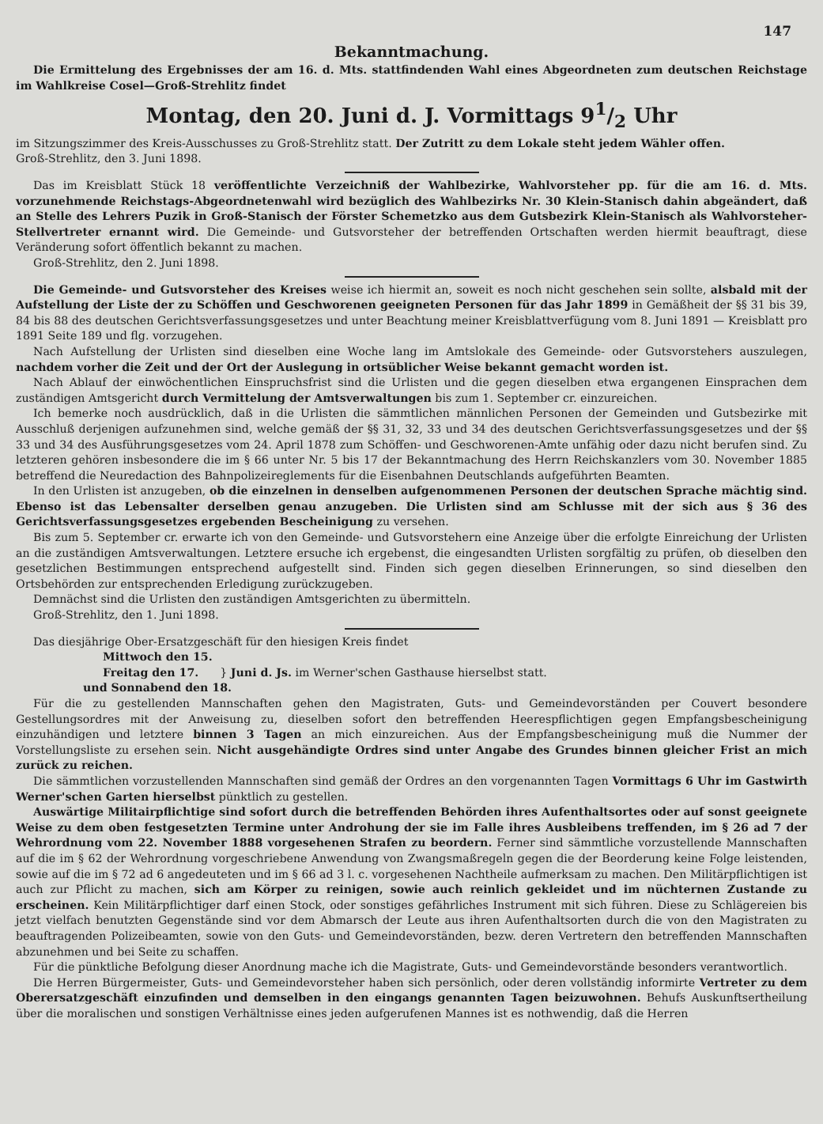147
Bekanntmachung.
Die Ermittelung des Ergebnisses der am 16. d. Mts. stattfindenden Wahl eines Abgeordneten zum deutschen Reichstage im Wahlkreise Cosel—Groß-Strehlitz findet
Montag, den 20. Juni d. J. Vormittags 91/2 Uhr
im Sitzungszimmer des Kreis-Ausschusses zu Groß-Strehlitz statt. Der Zutritt zu dem Lokale steht jedem Wähler offen.
Groß-Strehlitz, den 3. Juni 1898.
Das im Kreisblatt Stück 18 veröffentlichte Verzeichniß der Wahlbezirke, Wahlvorsteher pp. für die am 16. d. Mts. vorzunehmende Reichstags-Abgeordnetenwahl wird bezüglich des Wahlbezirks Nr. 30 Klein-Stanisch dahin abgeändert, daß an Stelle des Lehrers Puzik in Groß-Stanisch der Förster Schemetzko aus dem Gutsbezirk Klein-Stanisch als Wahlvorsteher-Stellvertreter ernannt wird. Die Gemeinde- und Gutsvorsteher der betreffenden Ortschaften werden hiermit beauftragt, diese Veränderung sofort öffentlich bekannt zu machen.
Groß-Strehlitz, den 2. Juni 1898.
Die Gemeinde- und Gutsvorsteher des Kreises weise ich hiermit an, soweit es noch nicht geschehen sein sollte, alsbald mit der Aufstellung der Liste der zu Schöffen und Geschworenen geeigneten Personen für das Jahr 1899 in Gemäßheit der §§ 31 bis 39, 84 bis 88 des deutschen Gerichtsverfassungsgesetzes und unter Beachtung meiner Kreisblattverfügung vom 8. Juni 1891 — Kreisblatt pro 1891 Seite 189 und flg. vorzugehen.
Nach Aufstellung der Urlisten sind dieselben eine Woche lang im Amtslokale des Gemeinde- oder Gutsvorstehers auszulegen, nachdem vorher die Zeit und der Ort der Auslegung in ortsüblicher Weise bekannt gemacht worden ist.
Nach Ablauf der einwöchentlichen Einspruchsfrist sind die Urlisten und die gegen dieselben etwa ergangenen Einsprachen dem zuständigen Amtsgericht durch Vermittelung der Amtsverwaltungen bis zum 1. September cr. einzureichen.
Ich bemerke noch ausdrücklich, daß in die Urlisten die sämmtlichen männlichen Personen der Gemeinden und Gutsbezirke mit Ausschluß derjenigen aufzunehmen sind, welche gemäß der §§ 31, 32, 33 und 34 des deutschen Gerichtsverfassungsgesetzes und der §§ 33 und 34 des Ausführungsgesetzes vom 24. April 1878 zum Schöffen- und Geschworenen-Amte unfähig oder dazu nicht berufen sind. Zu letzteren gehören insbesondere die im § 66 unter Nr. 5 bis 17 der Bekanntmachung des Herrn Reichskanzlers vom 30. November 1885 betreffend die Neuredaction des Bahnpolizeireglements für die Eisenbahnen Deutschlands aufgeführten Beamten.
In den Urlisten ist anzugeben, ob die einzelnen in denselben aufgenommenen Personen der deutschen Sprache mächtig sind. Ebenso ist das Lebensalter derselben genau anzugeben. Die Urlisten sind am Schlusse mit der sich aus § 36 des Gerichtsverfassungsgesetzes ergebenden Bescheinigung zu versehen.
Bis zum 5. September cr. erwarte ich von den Gemeinde- und Gutsvorstehern eine Anzeige über die erfolgte Einreichung der Urlisten an die zuständigen Amtsverwaltungen. Letztere ersuche ich ergebenst, die eingesandten Urlisten sorgfältig zu prüfen, ob dieselben den gesetzlichen Bestimmungen entsprechend aufgestellt sind. Finden sich gegen dieselben Erinnerungen, so sind dieselben den Ortsbehörden zur entsprechenden Erledigung zurückzugeben.
Demnächst sind die Urlisten den zuständigen Amtsgerichten zu übermitteln.
Groß-Strehlitz, den 1. Juni 1898.
Das diesjährige Ober-Ersatzgeschäft für den hiesigen Kreis findet
Mittwoch den 15.
Freitag den 17. } Juni d. Js. im Werner'schen Gasthause hierselbst statt.
und Sonnabend den 18.
Für die zu gestellenden Mannschaften gehen den Magistraten, Guts- und Gemeindevorständen per Couvert besondere Gestellungsordres mit der Anweisung zu, dieselben sofort den betreffenden Heerespflichtigen gegen Empfangsbescheinigung einzuhändigen und letztere binnen 3 Tagen an mich einzureichen. Aus der Empfangsbescheinigung muß die Nummer der Vorstellungsliste zu ersehen sein. Nicht ausgehändigte Ordres sind unter Angabe des Grundes binnen gleicher Frist an mich zurück zu reichen.
Die sämmtlichen vorzustellenden Mannschaften sind gemäß der Ordres an den vorgenannten Tagen Vormittags 6 Uhr im Gastwirth Werner'schen Garten hierselbst pünktlich zu gestellen.
Auswärtige Militairpflichtige sind sofort durch die betreffenden Behörden ihres Aufenthaltsortes oder auf sonst geeignete Weise zu dem oben festgesetzten Termine unter Androhung der sie im Falle ihres Ausbleibens treffenden, im § 26 ad 7 der Wehrordnung vom 22. November 1888 vorgesehenen Strafen zu beordern. Ferner sind sämmtliche vorzustellende Mannschaften auf die im § 62 der Wehrordnung vorgeschriebene Anwendung von Zwangsmaßregeln gegen die der Beorderung keine Folge leistenden, sowie auf die im § 72 ad 6 angedeuteten und im § 66 ad 3 l. c. vorgesehenen Nachtheile aufmerksam zu machen. Den Militärpflichtigen ist auch zur Pflicht zu machen, sich am Körper zu reinigen, sowie auch reinlich gekleidet und im nüchternen Zustande zu erscheinen. Kein Militärpflichtiger darf einen Stock, oder sonstiges gefährliches Instrument mit sich führen. Diese zu Schlägereien bis jetzt vielfach benutzten Gegenstände sind vor dem Abmarsch der Leute aus ihren Aufenthaltsorten durch die von den Magistraten zu beauftragenden Polizeibeamten, sowie von den Guts- und Gemeindevorständen, bezw. deren Vertretern den betreffenden Mannschaften abzunehmen und bei Seite zu schaffen.
Für die pünktliche Befolgung dieser Anordnung mache ich die Magistrate, Guts- und Gemeindevorstände besonders verantwortlich.
Die Herren Bürgermeister, Guts- und Gemeindevorsteher haben sich persönlich, oder deren vollständig informirte Vertreter zu dem Oberersatzgeschäft einzufinden und demselben in den eingangs genannten Tagen beizuwohnen. Behufs Auskunftsertheilung über die moralischen und sonstigen Verhältnisse eines jeden aufgerufenen Mannes ist es nothwendig, daß die Herren